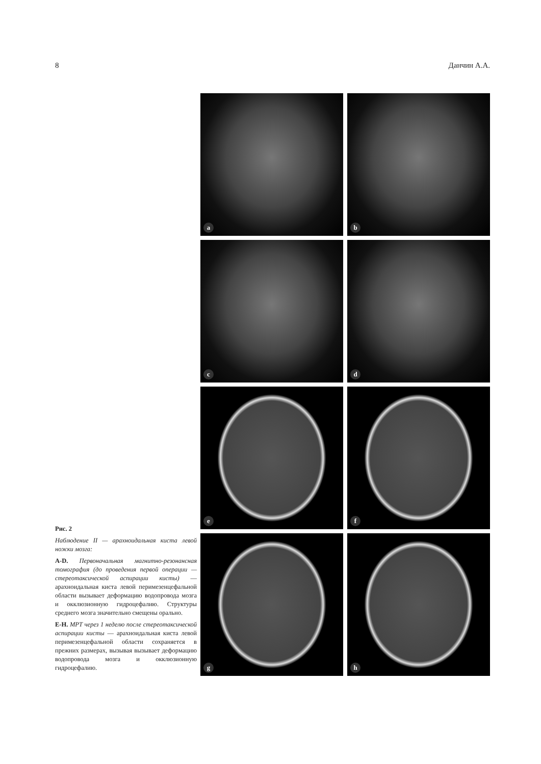8 Данчин А.А.
a
b
c
d
e
f
g
h
Рис. 2
Наблюдение II — арахноидальная киста левой ножки мозга:
A-D. Первоначальная магнитно-резонансная томография (до проведения первой операции — стереотаксической аспирации кисты) — арахноидальная киста левой перимезенцефальной области вызывает деформацию водопровода мозга и окклюзионную гидроцефалию. Структуры среднего мозга значительно смещены орально.
E-H. МРТ через 1 неделю после стереотаксической аспирации кисты — арахноидальная киста левой перимезенцефальной области сохраняется в прежних размерах, вызывая вызывает деформацию водопровода мозга и окклюзионную гидроцефалию.